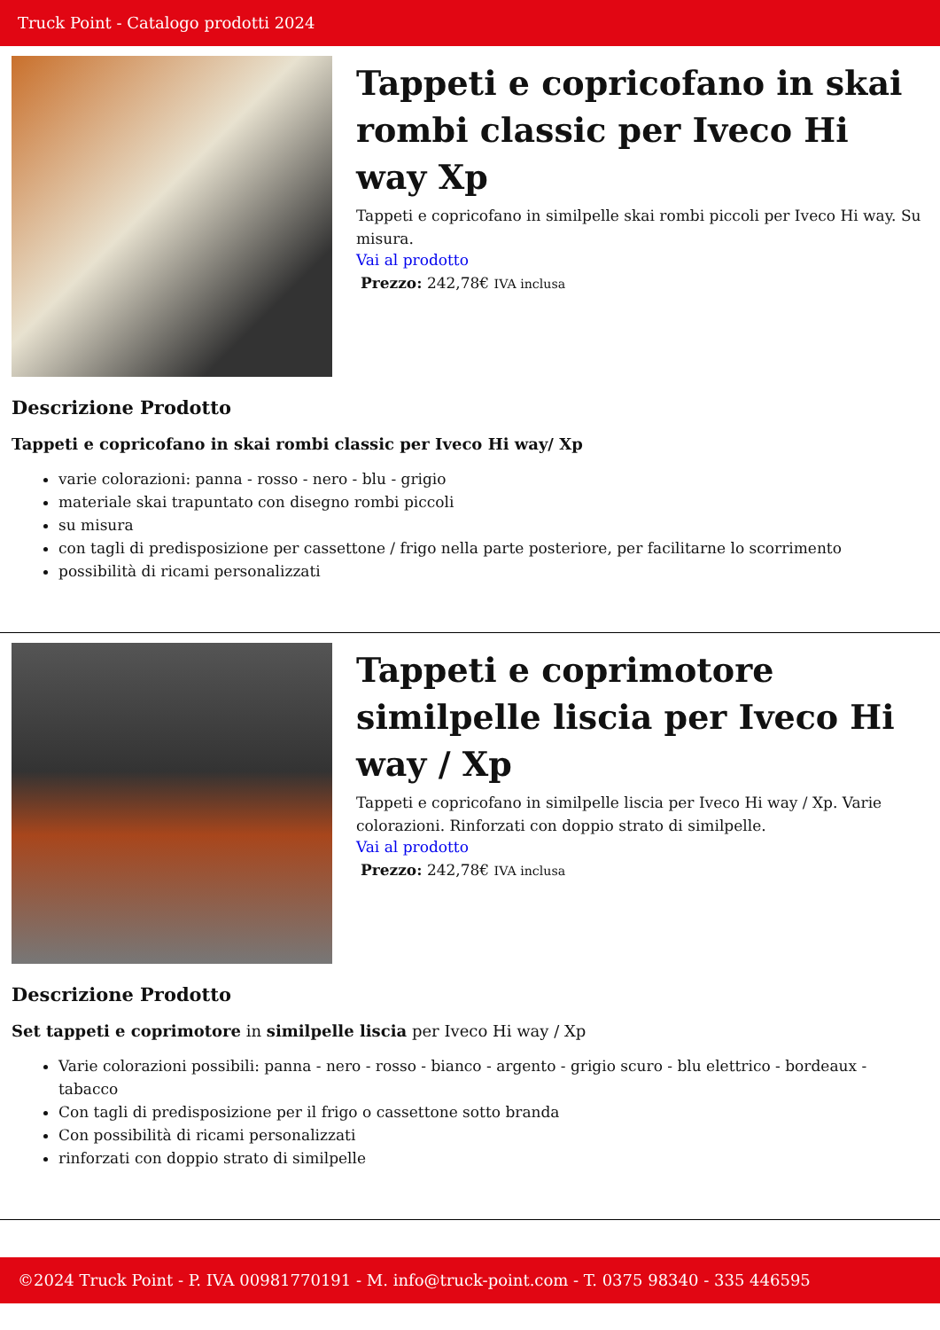Truck Point - Catalogo prodotti 2024
Tappeti e copricofano in skai rombi classic per Iveco Hi way Xp
Tappeti e copricofano in similpelle skai rombi piccoli per Iveco Hi way. Su misura.
Vai al prodotto
Prezzo: 242,78€ IVA inclusa
Descrizione Prodotto
Tappeti e copricofano in skai rombi classic per Iveco Hi way/ Xp
varie colorazioni: panna - rosso - nero - blu - grigio
materiale skai trapuntato con disegno rombi piccoli
su misura
con tagli di predisposizione per cassettone / frigo nella parte posteriore, per facilitarne lo scorrimento
possibilità di ricami personalizzati
Tappeti e coprimotore similpelle liscia per Iveco Hi way / Xp
Tappeti e copricofano in similpelle liscia per Iveco Hi way / Xp. Varie colorazioni. Rinforzati con doppio strato di similpelle.
Vai al prodotto
Prezzo: 242,78€ IVA inclusa
Descrizione Prodotto
Set tappeti e coprimotore in similpelle liscia per Iveco Hi way / Xp
Varie colorazioni possibili: panna - nero - rosso - bianco - argento - grigio scuro - blu elettrico - bordeaux - tabacco
Con tagli di predisposizione per il frigo o cassettone sotto branda
Con possibilità di ricami personalizzati
rinforzati con doppio strato di similpelle
©2024 Truck Point - P. IVA 00981770191 - M. info@truck-point.com - T. 0375 98340 - 335 446595